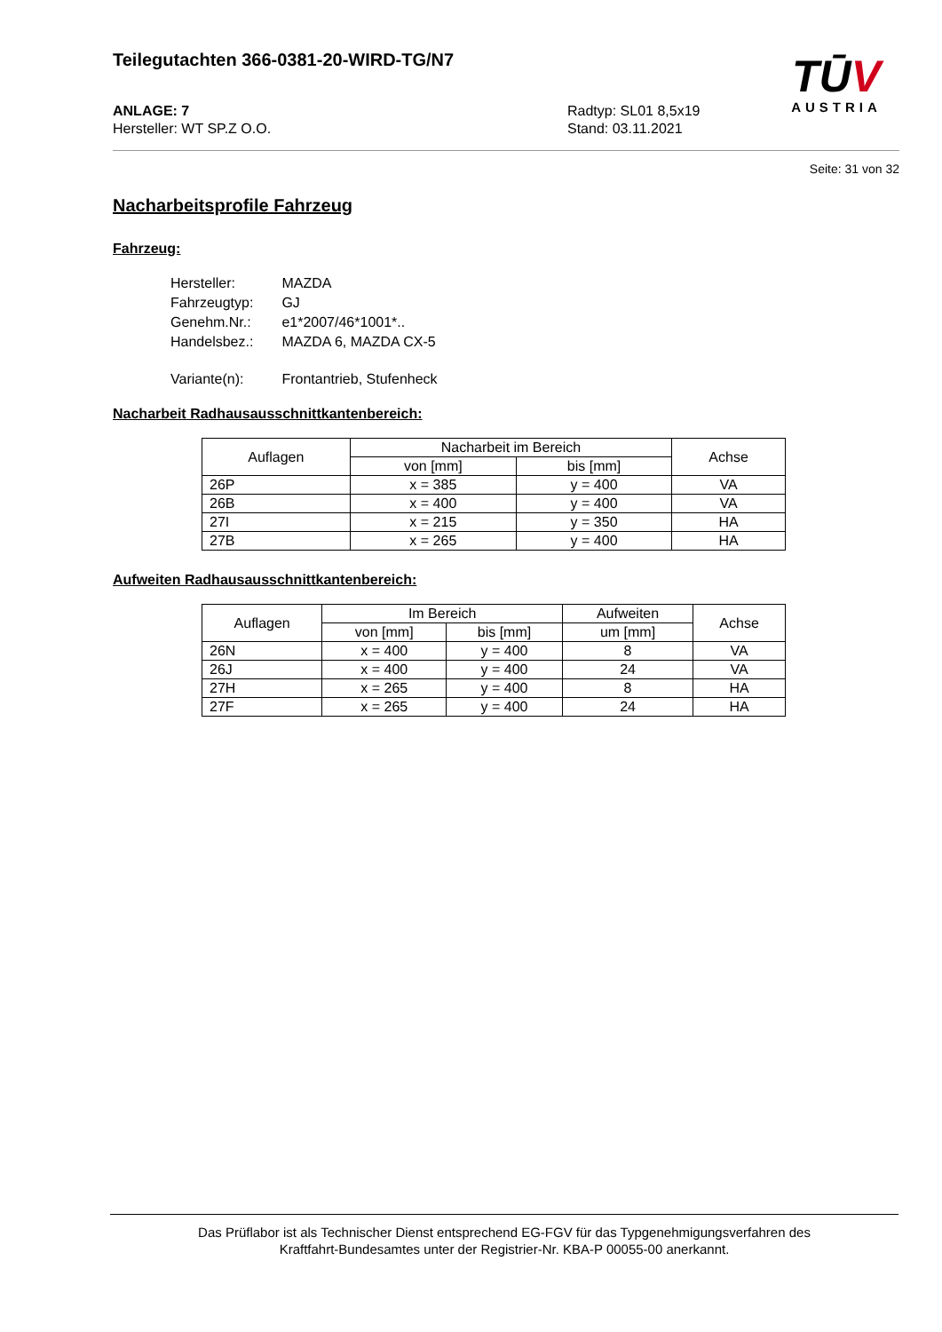TŪV
AUSTRIA
Teilegutachten 366-0381-20-WIRD-TG/N7
ANLAGE: 7
Hersteller: WT SP.Z O.O.
Radtyp: SL01 8,5x19
Stand: 03.11.2021
Seite: 31 von 32
Nacharbeitsprofile Fahrzeug
Fahrzeug:
| Hersteller: | MAZDA |
| Fahrzeugtyp: | GJ |
| Genehm.Nr.: | e1*2007/46*1001*.. |
| Handelsbez.: | MAZDA 6, MAZDA CX-5 |
| Variante(n): | Frontantrieb, Stufenheck |
Nacharbeit Radhausausschnittkantenbereich:
| Auflagen | Nacharbeit im Bereich | | Achse |
| --- | --- | --- | --- |
| | von [mm] | bis [mm] | |
| 26P | x = 385 | y = 400 | VA |
| 26B | x = 400 | y = 400 | VA |
| 27I | x = 215 | y = 350 | HA |
| 27B | x = 265 | y = 400 | HA |
Aufweiten Radhausausschnittkantenbereich:
| Auflagen | Im Bereich | | Aufweiten | Achse |
| --- | --- | --- | --- | --- |
| | von [mm] | bis [mm] | um [mm] | |
| 26N | x = 400 | y = 400 | 8 | VA |
| 26J | x = 400 | y = 400 | 24 | VA |
| 27H | x = 265 | y = 400 | 8 | HA |
| 27F | x = 265 | y = 400 | 24 | HA |
Das Prüflabor ist als Technischer Dienst entsprechend EG-FGV für das Typgenehmigungsverfahren des
Kraftfahrt-Bundesamtes unter der Registrier-Nr. KBA-P 00055-00 anerkannt.